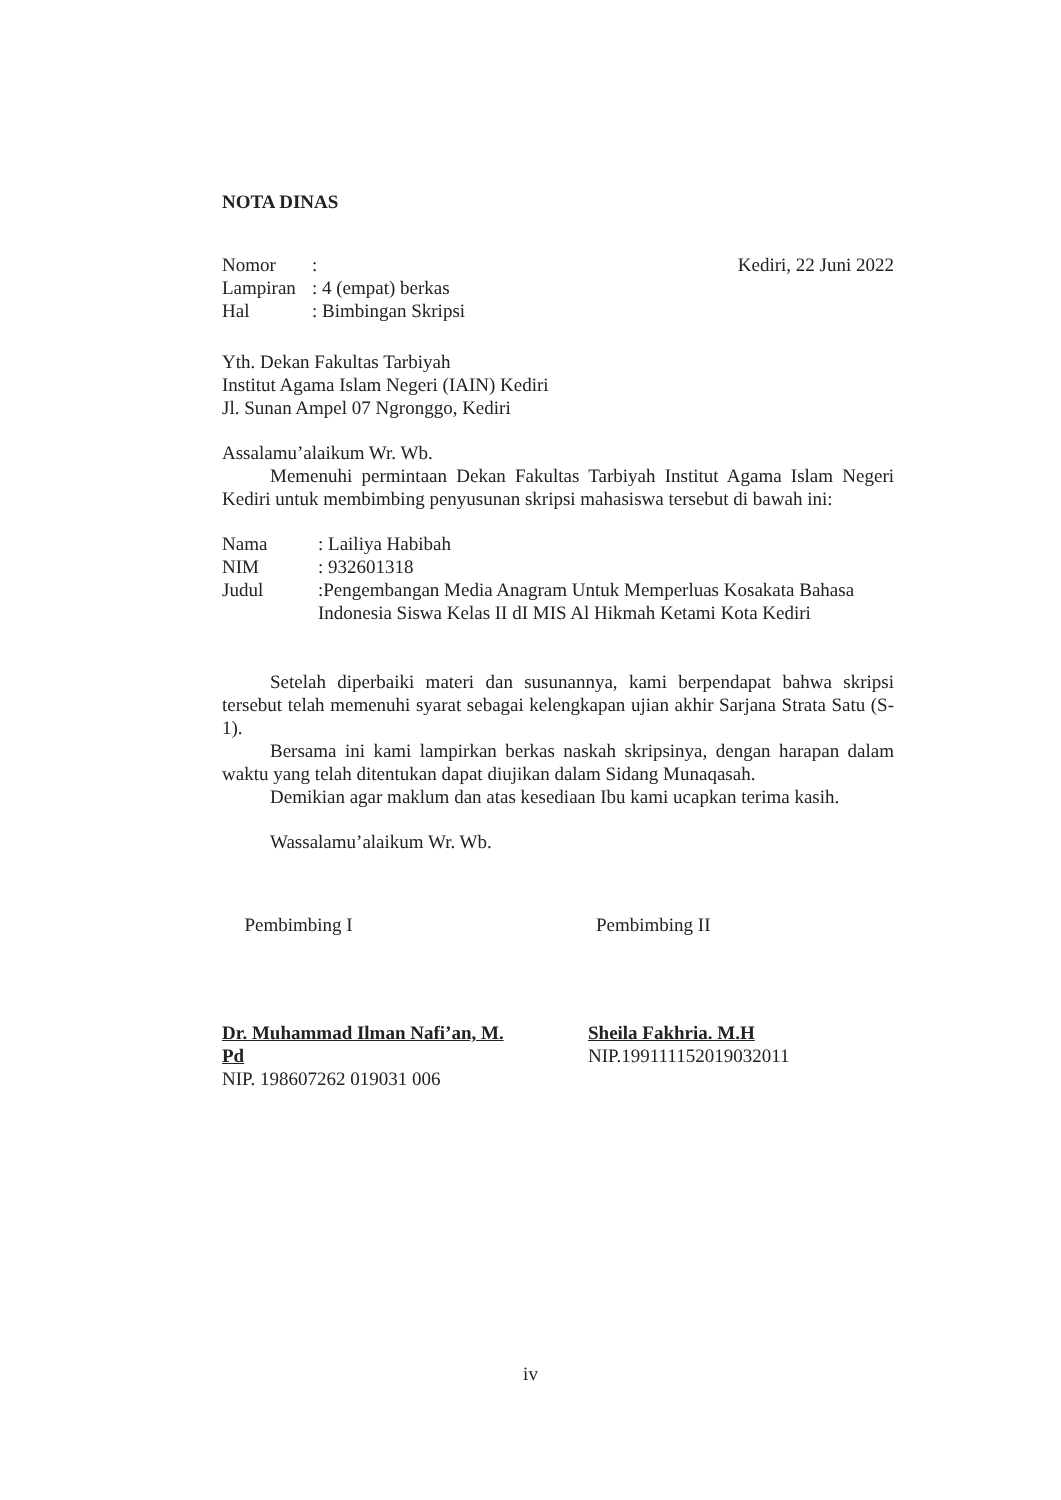NOTA DINAS
| Nomor | : |
| Lampiran | : 4 (empat) berkas |
| Hal | : Bimbingan Skripsi |
Kediri, 22 Juni 2022
Yth. Dekan Fakultas Tarbiyah
Institut Agama Islam Negeri (IAIN) Kediri
Jl. Sunan Ampel 07 Ngronggo, Kediri
Assalamu’alaikum Wr. Wb.
Memenuhi permintaan Dekan Fakultas Tarbiyah Institut Agama Islam Negeri Kediri untuk membimbing penyusunan skripsi mahasiswa tersebut di bawah ini:
| Nama | : Lailiya Habibah |
| NIM | : 932601318 |
| Judul | :Pengembangan Media Anagram Untuk Memperluas Kosakata Bahasa Indonesia Siswa Kelas II dI MIS Al Hikmah Ketami Kota Kediri |
Setelah diperbaiki materi dan susunannya, kami berpendapat bahwa skripsi tersebut telah memenuhi syarat sebagai kelengkapan ujian akhir Sarjana Strata Satu (S-1).
Bersama ini kami lampirkan berkas naskah skripsinya, dengan harapan dalam waktu yang telah ditentukan dapat diujikan dalam Sidang Munaqasah.
Demikian agar maklum dan atas kesediaan Ibu kami ucapkan terima kasih.
Wassalamu’alaikum Wr. Wb.
Pembimbing I
Dr. Muhammad Ilman Nafi’an, M. Pd
NIP. 198607262 019031 006
Pembimbing II
Sheila Fakhria. M.H
NIP.199111152019032011
iv